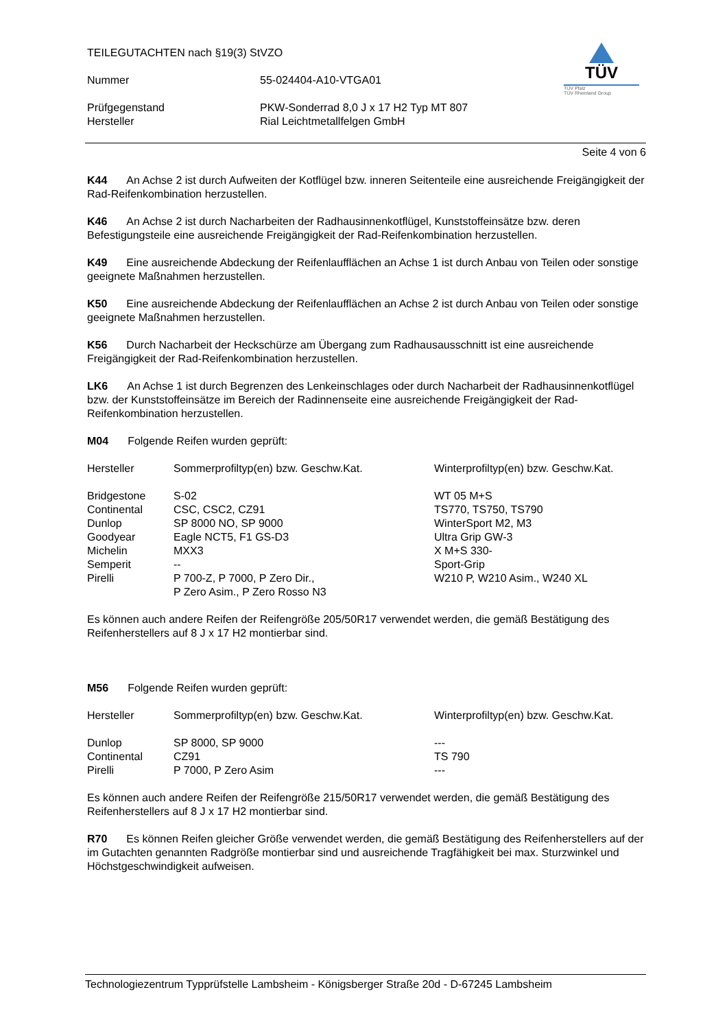TEILEGUTACHTEN nach §19(3) StVZO
Nummer 55-024404-A10-VTGA01
Prüfgegenstand PKW-Sonderrad 8,0 J x 17 H2 Typ MT 807
Hersteller Rial Leichtmetallfelgen GmbH
TÜV
TÜV Pfalz
TÜV Rheinland Group
Seite 4 von 6
K44 An Achse 2 ist durch Aufweiten der Kotflügel bzw. inneren Seitenteile eine ausreichende Freigängigkeit der Rad-Reifenkombination herzustellen.
K46 An Achse 2 ist durch Nacharbeiten der Radhausinnenkotflügel, Kunststoffeinsätze bzw. deren Befestigungsteile eine ausreichende Freigängigkeit der Rad-Reifenkombination herzustellen.
K49 Eine ausreichende Abdeckung der Reifenlaufflächen an Achse 1 ist durch Anbau von Teilen oder sonstige geeignete Maßnahmen herzustellen.
K50 Eine ausreichende Abdeckung der Reifenlaufflächen an Achse 2 ist durch Anbau von Teilen oder sonstige geeignete Maßnahmen herzustellen.
K56 Durch Nacharbeit der Heckschürze am Übergang zum Radhausausschnitt ist eine ausreichende Freigängigkeit der Rad-Reifenkombination herzustellen.
LK6 An Achse 1 ist durch Begrenzen des Lenkeinschlages oder durch Nacharbeit der Radhausinnenkotflügel bzw. der Kunststoffeinsätze im Bereich der Radinnenseite eine ausreichende Freigängigkeit der Rad-Reifenkombination herzustellen.
M04 Folgende Reifen wurden geprüft:
| Hersteller | Sommerprofiltyp(en) bzw. Geschw.Kat. | Winterprofiltyp(en) bzw. Geschw.Kat. |
| Bridgestone | S-02 | WT 05 M+S |
| Continental | CSC, CSC2, CZ91 | TS770, TS750, TS790 |
| Dunlop | SP 8000 NO, SP 9000 | WinterSport M2, M3 |
| Goodyear | Eagle NCT5, F1 GS-D3 | Ultra Grip GW-3 |
| Michelin | MXX3 | X M+S 330- |
| Semperit | -- | Sport-Grip |
| Pirelli | P 700-Z, P 7000, P Zero Dir., P Zero Asim., P Zero Rosso N3 | W210 P, W210 Asim., W240 XL |
Es können auch andere Reifen der Reifengröße 205/50R17 verwendet werden, die gemäß Bestätigung des Reifenherstellers auf 8 J x 17 H2 montierbar sind.
M56 Folgende Reifen wurden geprüft:
| Hersteller | Sommerprofiltyp(en) bzw. Geschw.Kat. | Winterprofiltyp(en) bzw. Geschw.Kat. |
| Dunlop | SP 8000, SP 9000 | --- |
| Continental | CZ91 | TS 790 |
| Pirelli | P 7000, P Zero Asim | --- |
Es können auch andere Reifen der Reifengröße 215/50R17 verwendet werden, die gemäß Bestätigung des Reifenherstellers auf 8 J x 17 H2 montierbar sind.
R70 Es können Reifen gleicher Größe verwendet werden, die gemäß Bestätigung des Reifenherstellers auf der im Gutachten genannten Radgröße montierbar sind und ausreichende Tragfähigkeit bei max. Sturzwinkel und Höchstgeschwindigkeit aufweisen.
Technologiezentrum Typprüfstelle Lambsheim - Königsberger Straße 20d - D-67245 Lambsheim